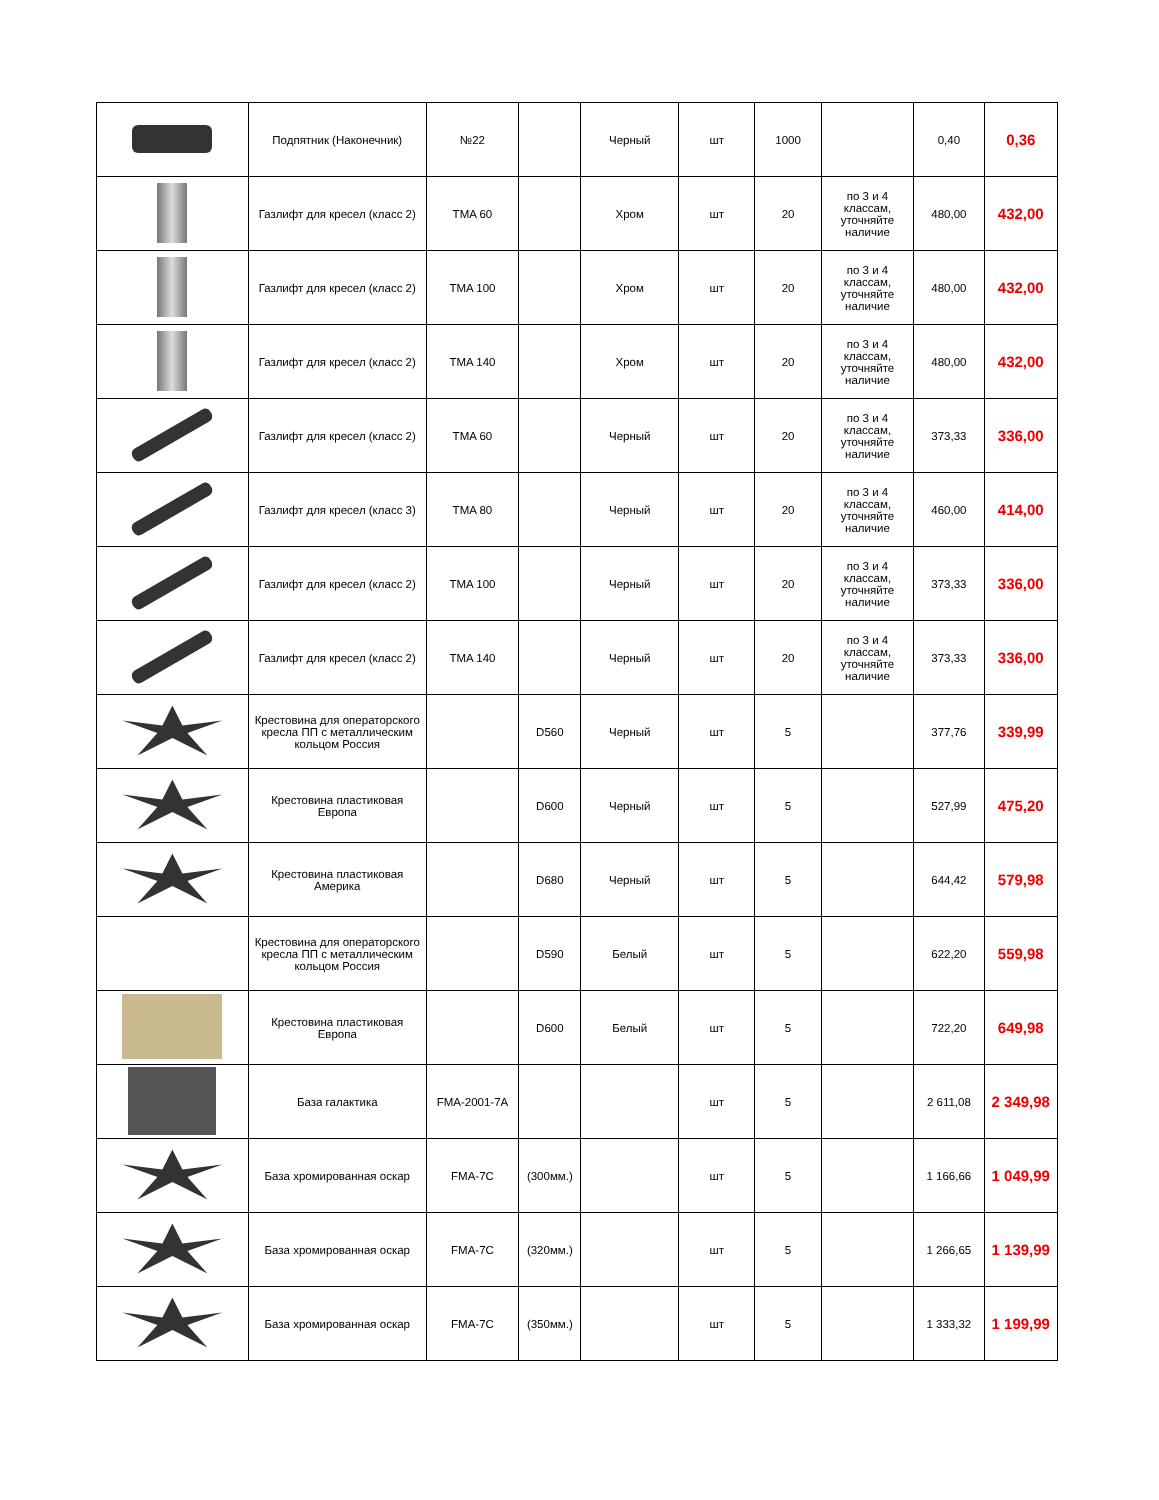| | Подпятник (Наконечник) | №22 | | Черный | шт | 1000 | | 0,40 | 0,36 |
| | Газлифт для кресел (класс 2) | TMA 60 | | Хром | шт | 20 | по 3 и 4 классам, уточняйте наличие | 480,00 | 432,00 |
| | Газлифт для кресел (класс 2) | TMA 100 | | Хром | шт | 20 | по 3 и 4 классам, уточняйте наличие | 480,00 | 432,00 |
| | Газлифт для кресел (класс 2) | TMA 140 | | Хром | шт | 20 | по 3 и 4 классам, уточняйте наличие | 480,00 | 432,00 |
| | Газлифт для кресел (класс 2) | TMA 60 | | Черный | шт | 20 | по 3 и 4 классам, уточняйте наличие | 373,33 | 336,00 |
| | Газлифт для кресел (класс 3) | TMA 80 | | Черный | шт | 20 | по 3 и 4 классам, уточняйте наличие | 460,00 | 414,00 |
| | Газлифт для кресел (класс 2) | TMA 100 | | Черный | шт | 20 | по 3 и 4 классам, уточняйте наличие | 373,33 | 336,00 |
| | Газлифт для кресел (класс 2) | TMA 140 | | Черный | шт | 20 | по 3 и 4 классам, уточняйте наличие | 373,33 | 336,00 |
| | Крестовина для операторского кресла ПП с металлическим кольцом Россия | | D560 | Черный | шт | 5 | | 377,76 | 339,99 |
| | Крестовина пластиковая Европа | | D600 | Черный | шт | 5 | | 527,99 | 475,20 |
| | Крестовина пластиковая Америка | | D680 | Черный | шт | 5 | | 644,42 | 579,98 |
| | Крестовина для операторского кресла ПП с металлическим кольцом Россия | | D590 | Белый | шт | 5 | | 622,20 | 559,98 |
| | Крестовина пластиковая Европа | | D600 | Белый | шт | 5 | | 722,20 | 649,98 |
| | База галактика | FMA-2001-7A | | | шт | 5 | | 2 611,08 | 2 349,98 |
| | База хромированная оскар | FMA-7C | (300мм.) | | шт | 5 | | 1 166,66 | 1 049,99 |
| | База хромированная оскар | FMA-7C | (320мм.) | | шт | 5 | | 1 266,65 | 1 139,99 |
| | База хромированная оскар | FMA-7C | (350мм.) | | шт | 5 | | 1 333,32 | 1 199,99 |